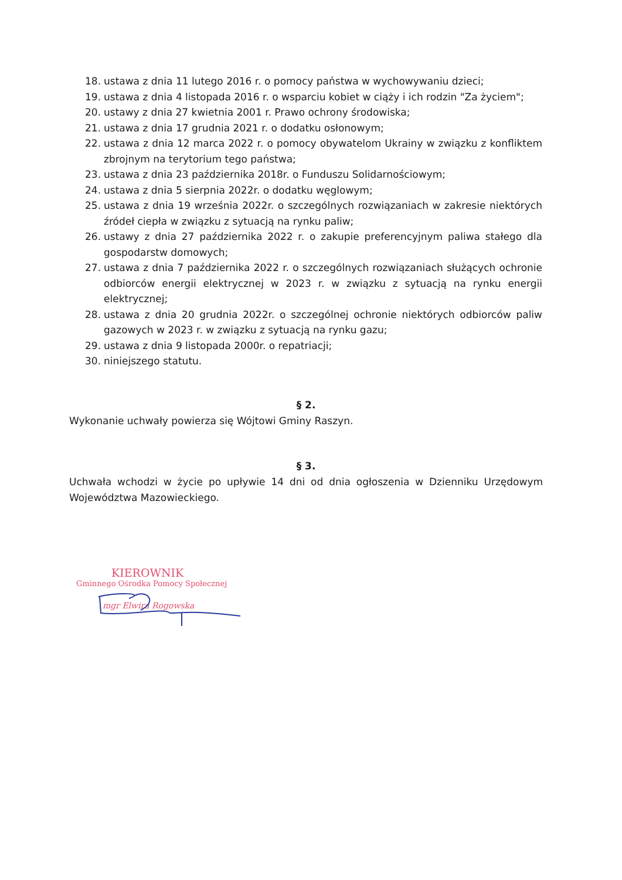18. ustawa z dnia 11 lutego 2016 r. o pomocy państwa w wychowywaniu dzieci;
19. ustawa z dnia 4 listopada 2016 r. o wsparciu kobiet w ciąży i ich rodzin "Za życiem";
20. ustawy z dnia 27 kwietnia 2001 r. Prawo ochrony środowiska;
21. ustawa z dnia 17 grudnia 2021 r. o dodatku osłonowym;
22. ustawa z dnia 12 marca 2022 r. o pomocy obywatelom Ukrainy w związku z konfliktem zbrojnym na terytorium tego państwa;
23. ustawa z dnia 23 października 2018r. o Funduszu Solidarnościowym;
24. ustawa z dnia 5 sierpnia 2022r. o dodatku węglowym;
25. ustawa z dnia 19 września 2022r. o szczególnych rozwiązaniach w zakresie niektórych źródeł ciepła w związku z sytuacją na rynku paliw;
26. ustawy z dnia 27 października 2022 r. o zakupie preferencyjnym paliwa stałego dla gospodarstw domowych;
27. ustawa z dnia 7 października 2022 r. o szczególnych rozwiązaniach służących ochronie odbiorców energii elektrycznej w 2023 r. w związku z sytuacją na rynku energii elektrycznej;
28. ustawa z dnia 20 grudnia 2022r. o szczególnej ochronie niektórych odbiorców paliw gazowych w 2023 r. w związku z sytuacją na rynku gazu;
29. ustawa z dnia 9 listopada 2000r. o repatriacji;
30. niniejszego statutu.
§ 2.
Wykonanie uchwały powierza się Wójtowi Gminy Raszyn.
§ 3.
Uchwała wchodzi w życie po upływie 14 dni od dnia ogłoszenia w Dzienniku Urzędowym Województwa Mazowieckiego.
KIEROWNIK
Gminnego Ośrodka Pomocy Społecznej
mgr Elwira Rogowska